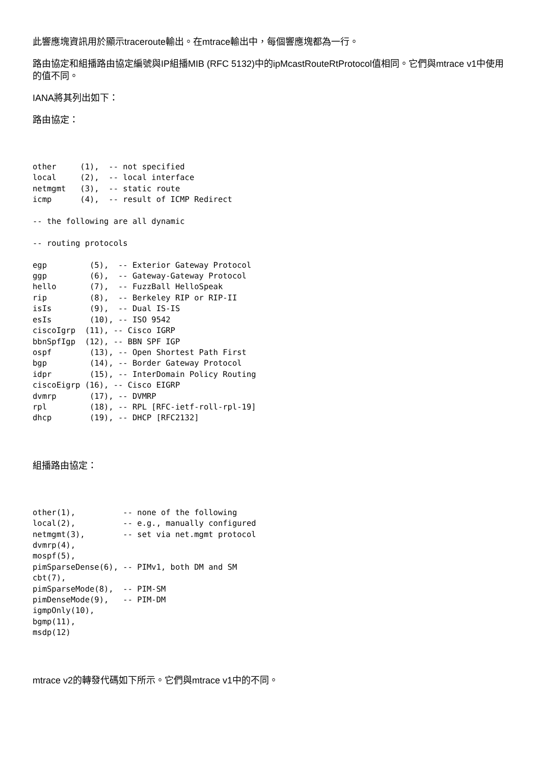此響應塊資訊用於顯示traceroute輸出。在mtrace輸出中，每個響應塊都為一行。
路由協定和組播路由協定編號與IP組播MIB (RFC 5132)中的ipMcastRouteRtProtocol值相同。它們與mtrace v1中使用的值不同。
IANA將其列出如下：
路由協定：
other     (1),  -- not specified
local     (2),  -- local interface
netmgmt   (3),  -- static route
icmp      (4),  -- result of ICMP Redirect

-- the following are all dynamic

-- routing protocols

egp         (5),  -- Exterior Gateway Protocol
ggp         (6),  -- Gateway-Gateway Protocol
hello       (7),  -- FuzzBall HelloSpeak
rip         (8),  -- Berkeley RIP or RIP-II
isIs        (9),  -- Dual IS-IS
esIs        (10), -- ISO 9542
ciscoIgrp  (11), -- Cisco IGRP
bbnSpfIgp  (12), -- BBN SPF IGP
ospf        (13), -- Open Shortest Path First
bgp         (14), -- Border Gateway Protocol
idpr        (15), -- InterDomain Policy Routing
ciscoEigrp (16), -- Cisco EIGRP
dvmrp       (17), -- DVMRP
rpl         (18), -- RPL [RFC-ietf-roll-rpl-19]
dhcp        (19), -- DHCP [RFC2132]
組播路由協定：
other(1),          -- none of the following
local(2),          -- e.g., manually configured
netmgmt(3),        -- set via net.mgmt protocol
dvmrp(4),
mospf(5),
pimSparseDense(6), -- PIMv1, both DM and SM
cbt(7),
pimSparseMode(8),  -- PIM-SM
pimDenseMode(9),   -- PIM-DM
igmpOnly(10),
bgmp(11),
msdp(12)
mtrace v2的轉發代碼如下所示。它們與mtrace v1中的不同。